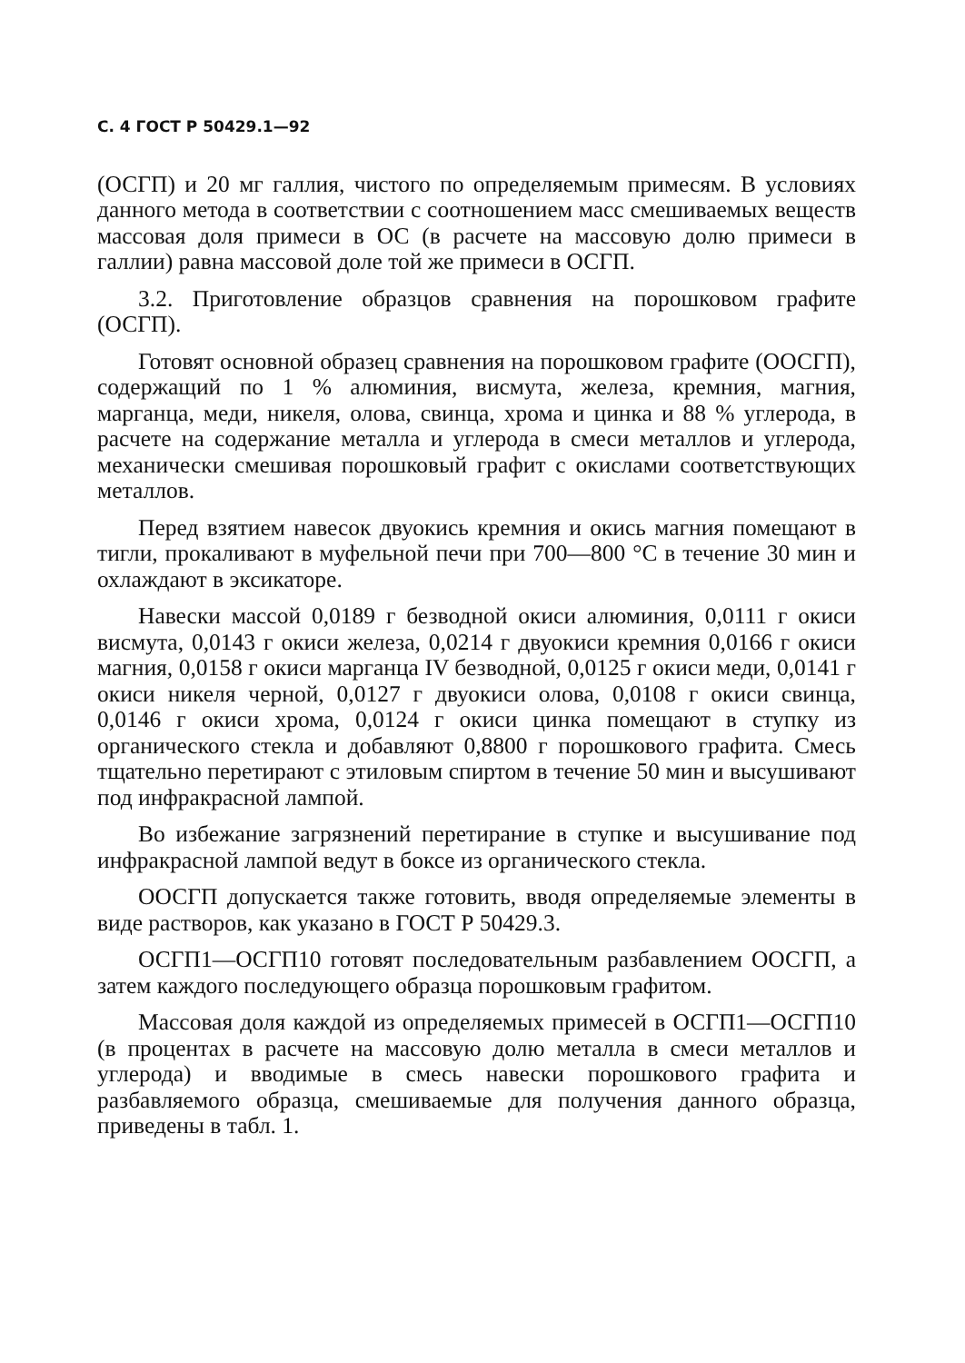С. 4 ГОСТ Р 50429.1—92
(ОСГП) и 20 мг галлия, чистого по определяемым примесям. В условиях данного метода в соответствии с соотношением масс смешиваемых веществ массовая доля примеси в ОС (в расчете на массовую долю примеси в галлии) равна массовой доле той же примеси в ОСГП.
3.2. Приготовление образцов сравнения на порошковом графите (ОСГП).
Готовят основной образец сравнения на порошковом графите (ООСГП), содержащий по 1 % алюминия, висмута, железа, кремния, магния, марганца, меди, никеля, олова, свинца, хрома и цинка и 88 % углерода, в расчете на содержание металла и углерода в смеси металлов и углерода, механически смешивая порошковый графит с окислами соответствующих металлов.
Перед взятием навесок двуокись кремния и окись магния помещают в тигли, прокаливают в муфельной печи при 700—800 °С в течение 30 мин и охлаждают в эксикаторе.
Навески массой 0,0189 г безводной окиси алюминия, 0,0111 г окиси висмута, 0,0143 г окиси железа, 0,0214 г двуокиси кремния 0,0166 г окиси магния, 0,0158 г окиси марганца IV безводной, 0,0125 г окиси меди, 0,0141 г окиси никеля черной, 0,0127 г двуокиси олова, 0,0108 г окиси свинца, 0,0146 г окиси хрома, 0,0124 г окиси цинка помещают в ступку из органического стекла и добавляют 0,8800 г порошкового графита. Смесь тщательно перетирают с этиловым спиртом в течение 50 мин и высушивают под инфракрасной лампой.
Во избежание загрязнений перетирание в ступке и высушивание под инфракрасной лампой ведут в боксе из органического стекла.
ООСГП допускается также готовить, вводя определяемые элементы в виде растворов, как указано в ГОСТ Р 50429.3.
ОСГП1—ОСГП10 готовят последовательным разбавлением ООСГП, а затем каждого последующего образца порошковым графитом.
Массовая доля каждой из определяемых примесей в ОСГП1—ОСГП10 (в процентах в расчете на массовую долю металла в смеси металлов и углерода) и вводимые в смесь навески порошкового графита и разбавляемого образца, смешиваемые для получения данного образца, приведены в табл. 1.